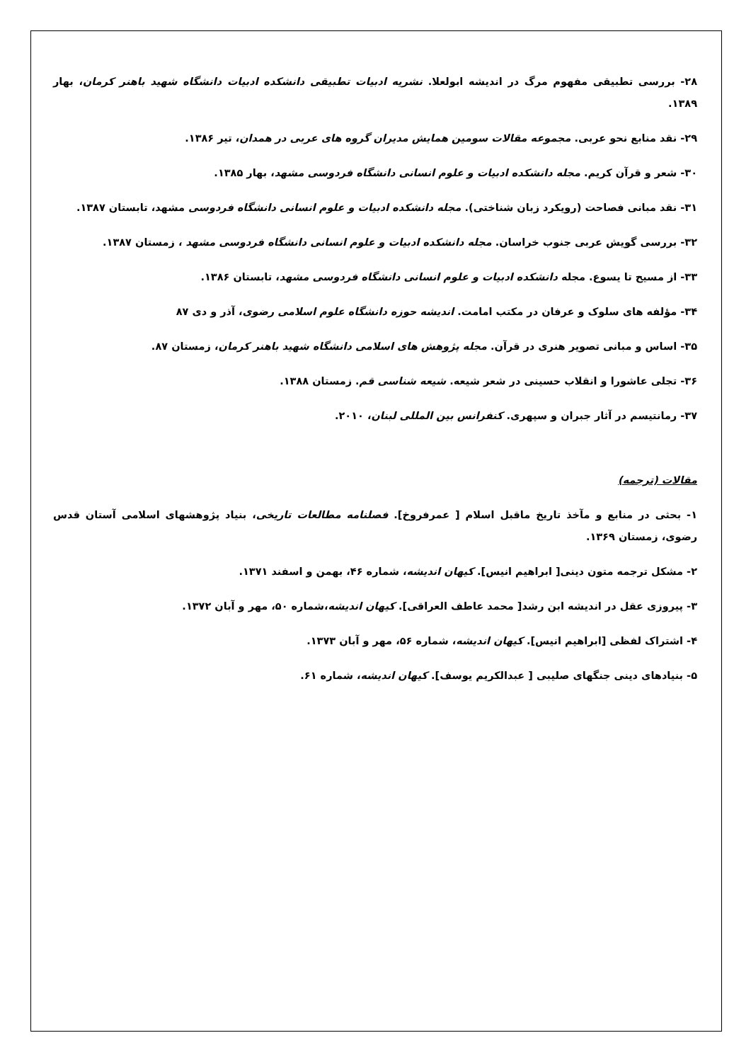۲۸- بررسی تطبیقی مفهوم مرگ در اندیشه ابولعلا. نشریه ادبیات تطبیقی دانشکده ادبیات دانشگاه شهید باهنر کرمان، بهار ۱۳۸۹.
۲۹- نقد منابع نحو عربی. مجموعه مقالات سومین همایش مدیران گروه های عربی در همدان، تیر ۱۳۸۶.
۳۰- شعر و قرآن کریم. مجله دانشکده ادبیات و علوم انسانی دانشگاه فردوسی مشهد، بهار ۱۳۸۵.
۳۱- نقد مبانی فصاحت (رویکرد زبان شناختی). مجله دانشکده ادبیات و علوم انسانی دانشگاه فردوسی مشهد، تابستان ۱۳۸۷.
۳۲- بررسی گویش عربی جنوب خراسان. مجله دانشکده ادبیات و علوم انسانی دانشگاه فردوسی مشهد ، زمستان ۱۳۸۷.
۳۳- از مسیح تا یسوع. مجله دانشکده ادبیات و علوم انسانی دانشگاه فردوسی مشهد، تابستان ۱۳۸۶.
۳۴- مؤلفه های سلوک و عرفان در مکتب امامت. اندیشه حوزه دانشگاه علوم اسلامی رضوی، آذر و دی ۸۷
۳۵- اساس و مبانی تصویر هنری در قرآن. مجله پژوهش های اسلامی دانشگاه شهید باهنر کرمان، زمستان ۸۷.
۳۶- تجلی عاشورا و انقلاب حسینی در شعر شیعه. شیعه شناسی قم. زمستان ۱۳۸۸.
۳۷- رمانتیسم در آثار جبران و سپهری. کنفرانس بین المللی لبنان، ۲۰۱۰.
مقالات (ترجمه)
۱- بحثی در منابع و مآخذ تاریخ ماقبل اسلام [ عمرفروخ]. فصلنامه مطالعات تاریخی، بنیاد پژوهشهای اسلامی آستان قدس رضوی، زمستان ۱۳۶۹.
۲- مشکل ترجمه متون دینی[ ابراهیم انیس]. کیهان اندیشه، شماره ۴۶، بهمن و اسفند ۱۳۷۱.
۳- پیروزی عقل در اندیشه ابن رشد[ محمد عاطف العراقی]. کیهان اندیشه،شماره ۵۰، مهر و آبان ۱۳۷۲.
۴- اشتراک لفظی [ابراهیم انیس]. کیهان اندیشه، شماره ۵۶، مهر و آبان ۱۳۷۳.
۵- بنیادهای دینی جنگهای صلیبی [ عبدالکریم یوسف]. کیهان اندیشه، شماره ۶۱.